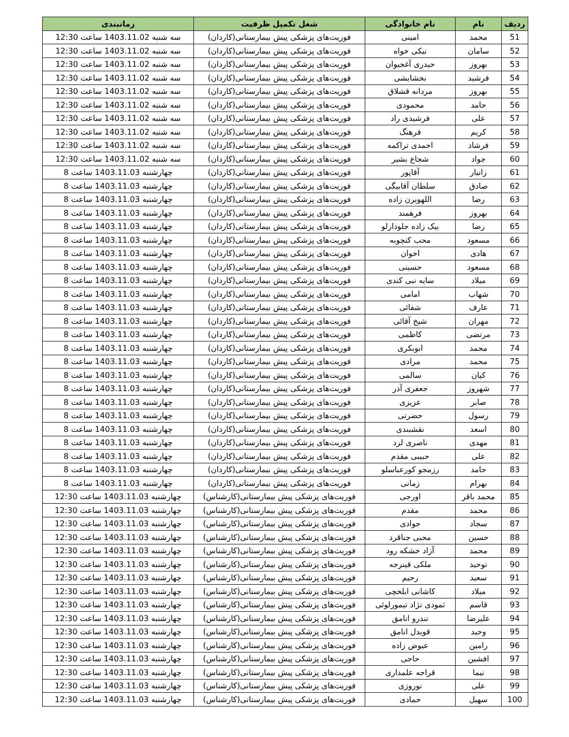| ردیف | نام | نام خانوادگی | شغل تکمیل ظرفیت | زمانبندی |
| --- | --- | --- | --- | --- |
| 51 | محمد | امینی | فوریت‌های پزشکی پیش بیمارستانی(کاردان) | سه شنبه 1403.11.02 ساعت 12:30 |
| 52 | سامان | نیکی خواه | فوریت‌های پزشکی پیش بیمارستانی(کاردان) | سه شنبه 1403.11.02 ساعت 12:30 |
| 53 | بهروز | حیدری آغجیوان | فوریت‌های پزشکی پیش بیمارستانی(کاردان) | سه شنبه 1403.11.02 ساعت 12:30 |
| 54 | فرشید | بخشایشی | فوریت‌های پزشکی پیش بیمارستانی(کاردان) | سه شنبه 1403.11.02 ساعت 12:30 |
| 55 | بهروز | مردانه قشلاق | فوریت‌های پزشکی پیش بیمارستانی(کاردان) | سه شنبه 1403.11.02 ساعت 12:30 |
| 56 | حامد | محمودی | فوریت‌های پزشکی پیش بیمارستانی(کاردان) | سه شنبه 1403.11.02 ساعت 12:30 |
| 57 | علی | فرشیدی راد | فوریت‌های پزشکی پیش بیمارستانی(کاردان) | سه شنبه 1403.11.02 ساعت 12:30 |
| 58 | کریم | فرهنگ | فوریت‌های پزشکی پیش بیمارستانی(کاردان) | سه شنبه 1403.11.02 ساعت 12:30 |
| 59 | فرشاد | احمدی تراکمه | فوریت‌های پزشکی پیش بیمارستانی(کاردان) | سه شنبه 1403.11.02 ساعت 12:30 |
| 60 | جواد | شجاع بشیر | فوریت‌های پزشکی پیش بیمارستانی(کاردان) | سه شنبه 1403.11.02 ساعت 12:30 |
| 61 | زانیار | آقاپور | فوریت‌های پزشکی پیش بیمارستانی(کاردان) | چهارشنبه 1403.11.03 ساعت 8 |
| 62 | صادق | سلطان آقابیگی | فوریت‌های پزشکی پیش بیمارستانی(کاردان) | چهارشنبه 1403.11.03 ساعت 8 |
| 63 | رضا | اللهویرن زاده | فوریت‌های پزشکی پیش بیمارستانی(کاردان) | چهارشنبه 1403.11.03 ساعت 8 |
| 64 | بهروز | فرهمند | فوریت‌های پزشکی پیش بیمارستانی(کاردان) | چهارشنبه 1403.11.03 ساعت 8 |
| 65 | رضا | بیک زاده جلودارلو | فوریت‌های پزشکی پیش بیمارستانی(کاردان) | چهارشنبه 1403.11.03 ساعت 8 |
| 66 | مسعود | محب کنچوبه | فوریت‌های پزشکی پیش بیمارستانی(کاردان) | چهارشنبه 1403.11.03 ساعت 8 |
| 67 | هادی | اخوان | فوریت‌های پزشکی پیش بیمارستانی(کاردان) | چهارشنبه 1403.11.03 ساعت 8 |
| 68 | مسعود | حسینی | فوریت‌های پزشکی پیش بیمارستانی(کاردان) | چهارشنبه 1403.11.03 ساعت 8 |
| 69 | میلاد | سایه نبی کندی | فوریت‌های پزشکی پیش بیمارستانی(کاردان) | چهارشنبه 1403.11.03 ساعت 8 |
| 70 | شهاب | امامی | فوریت‌های پزشکی پیش بیمارستانی(کاردان) | چهارشنبه 1403.11.03 ساعت 8 |
| 71 | عارف | شفائی | فوریت‌های پزشکی پیش بیمارستانی(کاردان) | چهارشنبه 1403.11.03 ساعت 8 |
| 72 | مهران | شیخ آقائی | فوریت‌های پزشکی پیش بیمارستانی(کاردان) | چهارشنبه 1403.11.03 ساعت 8 |
| 73 | مرتضی | کاظمی | فوریت‌های پزشکی پیش بیمارستانی(کاردان) | چهارشنبه 1403.11.03 ساعت 8 |
| 74 | محمد | ابوبکری | فوریت‌های پزشکی پیش بیمارستانی(کاردان) | چهارشنبه 1403.11.03 ساعت 8 |
| 75 | محمد | مرادی | فوریت‌های پزشکی پیش بیمارستانی(کاردان) | چهارشنبه 1403.11.03 ساعت 8 |
| 76 | کیان | سالمی | فوریت‌های پزشکی پیش بیمارستانی(کاردان) | چهارشنبه 1403.11.03 ساعت 8 |
| 77 | شهروز | جعفری آذر | فوریت‌های پزشکی پیش بیمارستانی(کاردان) | چهارشنبه 1403.11.03 ساعت 8 |
| 78 | صابر | عزیزی | فوریت‌های پزشکی پیش بیمارستانی(کاردان) | چهارشنبه 1403.11.03 ساعت 8 |
| 79 | رسول | حضرتی | فوریت‌های پزشکی پیش بیمارستانی(کاردان) | چهارشنبه 1403.11.03 ساعت 8 |
| 80 | اسعد | نقشبندی | فوریت‌های پزشکی پیش بیمارستانی(کاردان) | چهارشنبه 1403.11.03 ساعت 8 |
| 81 | مهدی | ناصری لرد | فوریت‌های پزشکی پیش بیمارستانی(کاردان) | چهارشنبه 1403.11.03 ساعت 8 |
| 82 | علی | حبیبی مقدم | فوریت‌های پزشکی پیش بیمارستانی(کاردان) | چهارشنبه 1403.11.03 ساعت 8 |
| 83 | حامد | رزمجو کورعباسلو | فوریت‌های پزشکی پیش بیمارستانی(کاردان) | چهارشنبه 1403.11.03 ساعت 8 |
| 84 | بهرام | زمانی | فوریت‌های پزشکی پیش بیمارستانی(کاردان) | چهارشنبه 1403.11.03 ساعت 8 |
| 85 | محمد باقر | اورجی | فوریت‌های پزشکی پیش بیمارستانی(کارشناس) | چهارشنبه 1403.11.03 ساعت 12:30 |
| 86 | محمد | مقدم | فوریت‌های پزشکی پیش بیمارستانی(کارشناس) | چهارشنبه 1403.11.03 ساعت 12:30 |
| 87 | سجاد | جوادی | فوریت‌های پزشکی پیش بیمارستانی(کارشناس) | چهارشنبه 1403.11.03 ساعت 12:30 |
| 88 | حسین | محبی جناقرد | فوریت‌های پزشکی پیش بیمارستانی(کارشناس) | چهارشنبه 1403.11.03 ساعت 12:30 |
| 89 | محمد | آزاد خشکه رود | فوریت‌های پزشکی پیش بیمارستانی(کارشناس) | چهارشنبه 1403.11.03 ساعت 12:30 |
| 90 | توحید | ملکی قینرجه | فوریت‌های پزشکی پیش بیمارستانی(کارشناس) | چهارشنبه 1403.11.03 ساعت 12:30 |
| 91 | سعید | رحیم | فوریت‌های پزشکی پیش بیمارستانی(کارشناس) | چهارشنبه 1403.11.03 ساعت 12:30 |
| 92 | میلاد | کاشانی ایلخچی | فوریت‌های پزشکی پیش بیمارستانی(کارشناس) | چهارشنبه 1403.11.03 ساعت 12:30 |
| 93 | قاسم | ثمودی نژاد تیمورلوئی | فوریت‌های پزشکی پیش بیمارستانی(کارشناس) | چهارشنبه 1403.11.03 ساعت 12:30 |
| 94 | علیرضا | تندرو انامق | فوریت‌های پزشکی پیش بیمارستانی(کارشناس) | چهارشنبه 1403.11.03 ساعت 12:30 |
| 95 | وحید | قویدل انامق | فوریت‌های پزشکی پیش بیمارستانی(کارشناس) | چهارشنبه 1403.11.03 ساعت 12:30 |
| 96 | رامین | عیوض زاده | فوریت‌های پزشکی پیش بیمارستانی(کارشناس) | چهارشنبه 1403.11.03 ساعت 12:30 |
| 97 | افشین | حاجی | فوریت‌های پزشکی پیش بیمارستانی(کارشناس) | چهارشنبه 1403.11.03 ساعت 12:30 |
| 98 | نیما | قراجه علمداری | فوریت‌های پزشکی پیش بیمارستانی(کارشناس) | چهارشنبه 1403.11.03 ساعت 12:30 |
| 99 | علی | نوروزی | فوریت‌های پزشکی پیش بیمارستانی(کارشناس) | چهارشنبه 1403.11.03 ساعت 12:30 |
| 100 | سهیل | حمادی | فوریت‌های پزشکی پیش بیمارستانی(کارشناس) | چهارشنبه 1403.11.03 ساعت 12:30 |